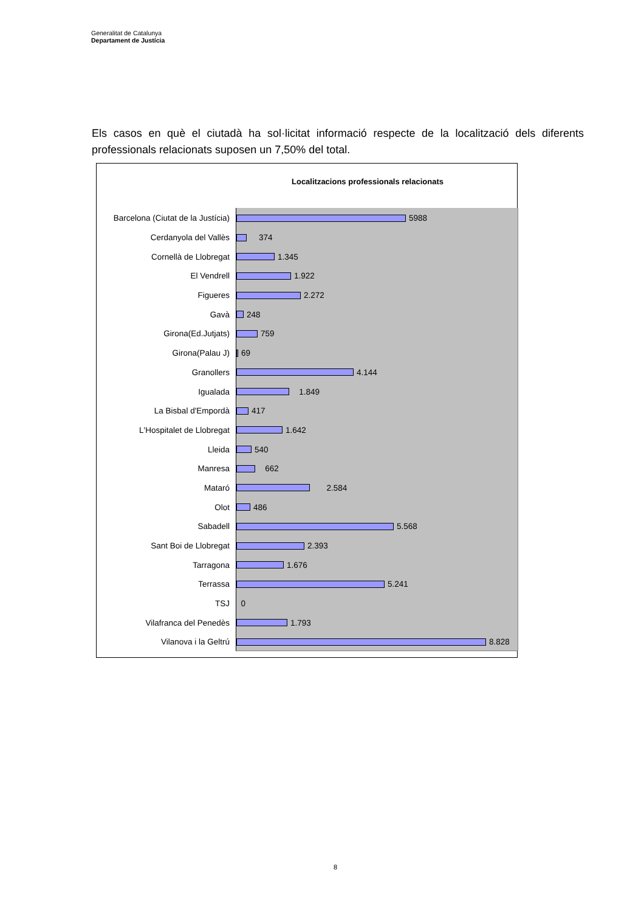Generalitat de Catalunya
Departament de Justícia
Els casos en què el ciutadà ha sol·licitat informació respecte de la localització dels diferents professionals relacionats suposen un 7,50% del total.
Localitzacions professionals relacionats
Barcelona (Ciutat de la Justícia)
Cerdanyola del Vallès
Cornellà de Llobregat
El Vendrell
Figueres
Gavà
Girona(Ed.Jutjats)
Girona(Palau J)
Granollers
Igualada
La Bisbal d'Empordà
L'Hospitalet de Llobregat
Lleida
Manresa
Mataró
Olot
Sabadell
Sant Boi de Llobregat
Tarragona
Terrassa
TSJ
Vilafranca del Penedès
Vilanova i la Geltrú
5988
374
1.345
1.922
2.272
248
759
69
4.144
1.849
417
1.642
540
662
2.584
486
5.568
2.393
1.676
5.241
0
1.793
8.828
8